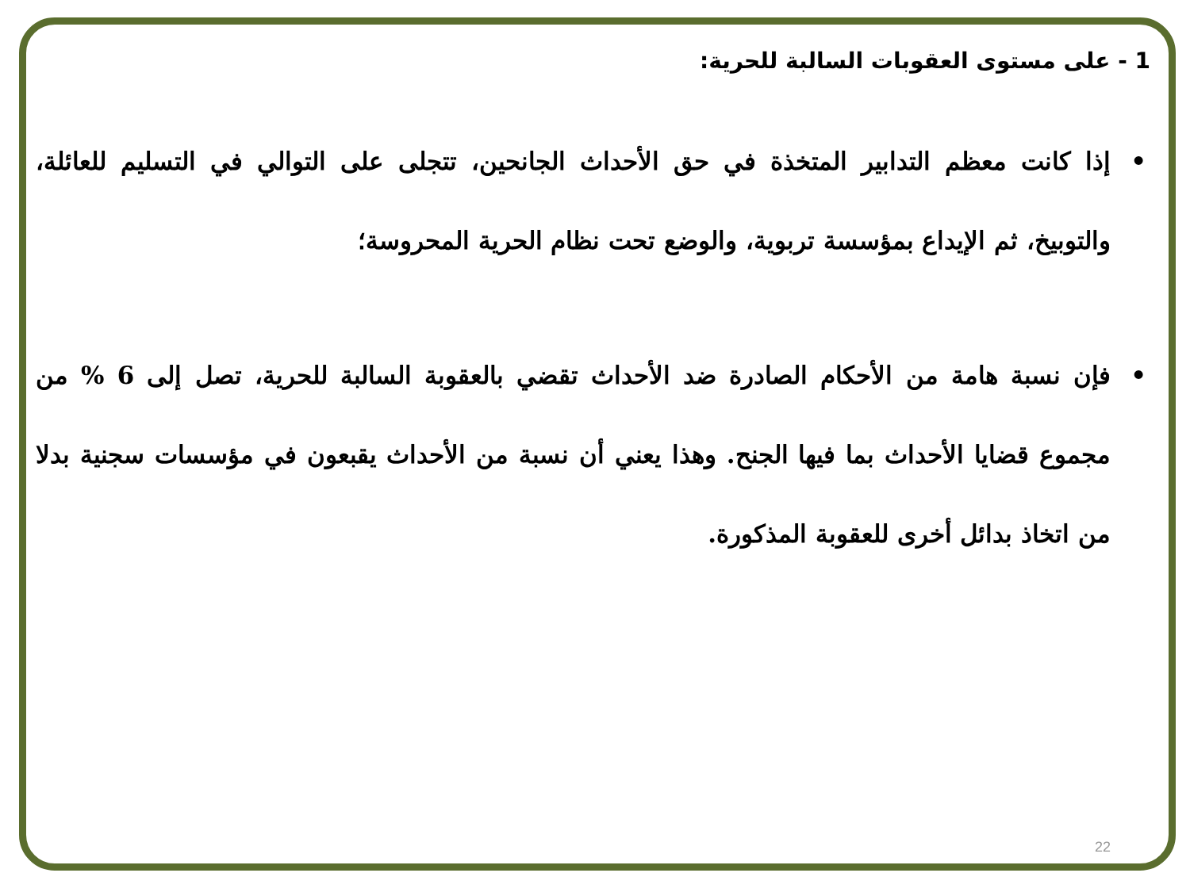1 - على مستوى العقوبات السالبة للحرية:
• إذا كانت معظم التدابير المتخذة في حق الأحداث الجانحين، تتجلى على التوالي في التسليم للعائلة، والتوبيخ، ثم الإيداع بمؤسسة تربوية، والوضع تحت نظام الحرية المحروسة؛
• فإن نسبة هامة من الأحكام الصادرة ضد الأحداث تقضي بالعقوبة السالبة للحرية، تصل إلى 6 % من مجموع قضايا الأحداث بما فيها الجنح. وهذا يعني أن نسبة من الأحداث يقبعون في مؤسسات سجنية بدلا من اتخاذ بدائل أخرى للعقوبة المذكورة.
22